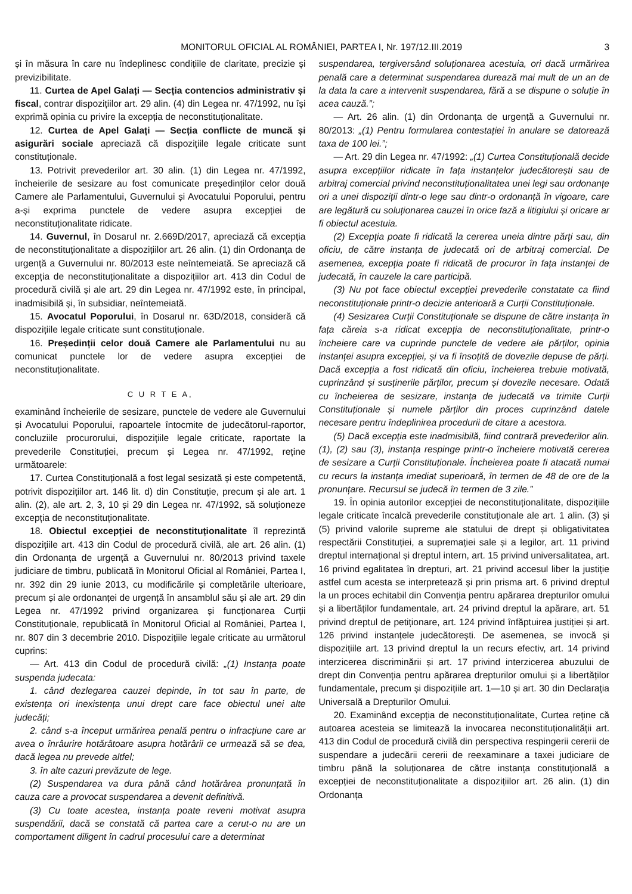MONITORUL OFICIAL AL ROMÂNIEI, PARTEA I, Nr. 197/12.III.2019 3
și în măsura în care nu îndeplinesc condițiile de claritate, precizie și previzibilitate.
11. Curtea de Apel Galați — Secția contencios administrativ și fiscal, contrar dispozițiilor art. 29 alin. (4) din Legea nr. 47/1992, nu își exprimă opinia cu privire la excepția de neconstituționalitate.
12. Curtea de Apel Galați — Secția conflicte de muncă și asigurări sociale apreciază că dispozițiile legale criticate sunt constituționale.
13. Potrivit prevederilor art. 30 alin. (1) din Legea nr. 47/1992, încheierile de sesizare au fost comunicate președinților celor două Camere ale Parlamentului, Guvernului și Avocatului Poporului, pentru a-și exprima punctele de vedere asupra excepției de neconstituționalitate ridicate.
14. Guvernul, în Dosarul nr. 2.669D/2017, apreciază că excepția de neconstituționalitate a dispozițiilor art. 26 alin. (1) din Ordonanța de urgență a Guvernului nr. 80/2013 este neîntemeiată. Se apreciază că excepția de neconstituționalitate a dispozițiilor art. 413 din Codul de procedură civilă și ale art. 29 din Legea nr. 47/1992 este, în principal, inadmisibilă și, în subsidiar, neîntemeiată.
15. Avocatul Poporului, în Dosarul nr. 63D/2018, consideră că dispozițiile legale criticate sunt constituționale.
16. Președinții celor două Camere ale Parlamentului nu au comunicat punctele lor de vedere asupra excepției de neconstituționalitate.
C U R T E A,
examinând încheierile de sesizare, punctele de vedere ale Guvernului și Avocatului Poporului, rapoartele întocmite de judecătorul-raportor, concluziile procurorului, dispozițiile legale criticate, raportate la prevederile Constituției, precum și Legea nr. 47/1992, reține următoarele:
17. Curtea Constituțională a fost legal sesizată și este competentă, potrivit dispozițiilor art. 146 lit. d) din Constituție, precum și ale art. 1 alin. (2), ale art. 2, 3, 10 și 29 din Legea nr. 47/1992, să soluționeze excepția de neconstituționalitate.
18. Obiectul excepției de neconstituționalitate îl reprezintă dispozițiile art. 413 din Codul de procedură civilă, ale art. 26 alin. (1) din Ordonanța de urgență a Guvernului nr. 80/2013 privind taxele judiciare de timbru, publicată în Monitorul Oficial al României, Partea I, nr. 392 din 29 iunie 2013, cu modificările și completările ulterioare, precum și ale ordonanței de urgență în ansamblul său și ale art. 29 din Legea nr. 47/1992 privind organizarea și funcționarea Curții Constituționale, republicată în Monitorul Oficial al României, Partea I, nr. 807 din 3 decembrie 2010. Dispozițiile legale criticate au următorul cuprins:
— Art. 413 din Codul de procedură civilă: „(1) Instanța poate suspenda judecata:
1. când dezlegarea cauzei depinde, în tot sau în parte, de existența ori inexistența unui drept care face obiectul unei alte judecăți;
2. când s-a început urmărirea penală pentru o infracțiune care ar avea o înrâurire hotărâtoare asupra hotărârii ce urmează să se dea, dacă legea nu prevede altfel;
3. în alte cazuri prevăzute de lege.
(2) Suspendarea va dura până când hotărârea pronunțată în cauza care a provocat suspendarea a devenit definitivă.
(3) Cu toate acestea, instanța poate reveni motivat asupra suspendării, dacă se constată că partea care a cerut-o nu are un comportament diligent în cadrul procesului care a determinat
suspendarea, tergiversând soluționarea acestuia, ori dacă urmărirea penală care a determinat suspendarea durează mai mult de un an de la data la care a intervenit suspendarea, fără a se dispune o soluție în acea cauză.”;
— Art. 26 alin. (1) din Ordonanța de urgență a Guvernului nr. 80/2013: „(1) Pentru formularea contestației în anulare se datorează taxa de 100 lei.”;
— Art. 29 din Legea nr. 47/1992: „(1) Curtea Constituțională decide asupra excepțiilor ridicate în fața instanțelor judecătorești sau de arbitraj comercial privind neconstituționalitatea unei legi sau ordonanțe ori a unei dispoziții dintr-o lege sau dintr-o ordonanță în vigoare, care are legătură cu soluționarea cauzei în orice fază a litigiului și oricare ar fi obiectul acestuia.
(2) Excepția poate fi ridicată la cererea uneia dintre părți sau, din oficiu, de către instanța de judecată ori de arbitraj comercial. De asemenea, excepția poate fi ridicată de procuror în fața instanței de judecată, în cauzele la care participă.
(3) Nu pot face obiectul excepției prevederile constatate ca fiind neconstituționale printr-o decizie anterioară a Curții Constituționale.
(4) Sesizarea Curții Constituționale se dispune de către instanța în fața căreia s-a ridicat excepția de neconstituționalitate, printr-o încheiere care va cuprinde punctele de vedere ale părților, opinia instanței asupra excepției, și va fi însoțită de dovezile depuse de părți. Dacă excepția a fost ridicată din oficiu, încheierea trebuie motivată, cuprinzând și susținerile părților, precum și dovezile necesare. Odată cu încheierea de sesizare, instanța de judecată va trimite Curții Constituționale și numele părților din proces cuprinzând datele necesare pentru îndeplinirea procedurii de citare a acestora.
(5) Dacă excepția este inadmisibilă, fiind contrară prevederilor alin. (1), (2) sau (3), instanța respinge printr-o încheiere motivată cererea de sesizare a Curții Constituționale. Încheierea poate fi atacată numai cu recurs la instanța imediat superioară, în termen de 48 de ore de la pronunțare. Recursul se judecă în termen de 3 zile.”
19. În opinia autorilor excepției de neconstituționalitate, dispozițiile legale criticate încalcă prevederile constituționale ale art. 1 alin. (3) și (5) privind valorile supreme ale statului de drept și obligativitatea respectării Constituției, a supremației sale și a legilor, art. 11 privind dreptul internațional și dreptul intern, art. 15 privind universalitatea, art. 16 privind egalitatea în drepturi, art. 21 privind accesul liber la justiție astfel cum acesta se interpretează și prin prisma art. 6 privind dreptul la un proces echitabil din Convenția pentru apărarea drepturilor omului și a libertăților fundamentale, art. 24 privind dreptul la apărare, art. 51 privind dreptul de petiționare, art. 124 privind înfăptuirea justiției și art. 126 privind instanțele judecătorești. De asemenea, se invocă și dispozițiile art. 13 privind dreptul la un recurs efectiv, art. 14 privind interzicerea discriminării și art. 17 privind interzicerea abuzului de drept din Convenția pentru apărarea drepturilor omului și a libertăților fundamentale, precum și dispozițiile art. 1—10 și art. 30 din Declarația Universală a Drepturilor Omului.
20. Examinând excepția de neconstituționalitate, Curtea reține că autoarea acesteia se limitează la invocarea neconstituționalității art. 413 din Codul de procedură civilă din perspectiva respingerii cererii de suspendare a judecării cererii de reexaminare a taxei judiciare de timbru până la soluționarea de către instanța constituțională a excepției de neconstituționalitate a dispozițiilor art. 26 alin. (1) din Ordonanța